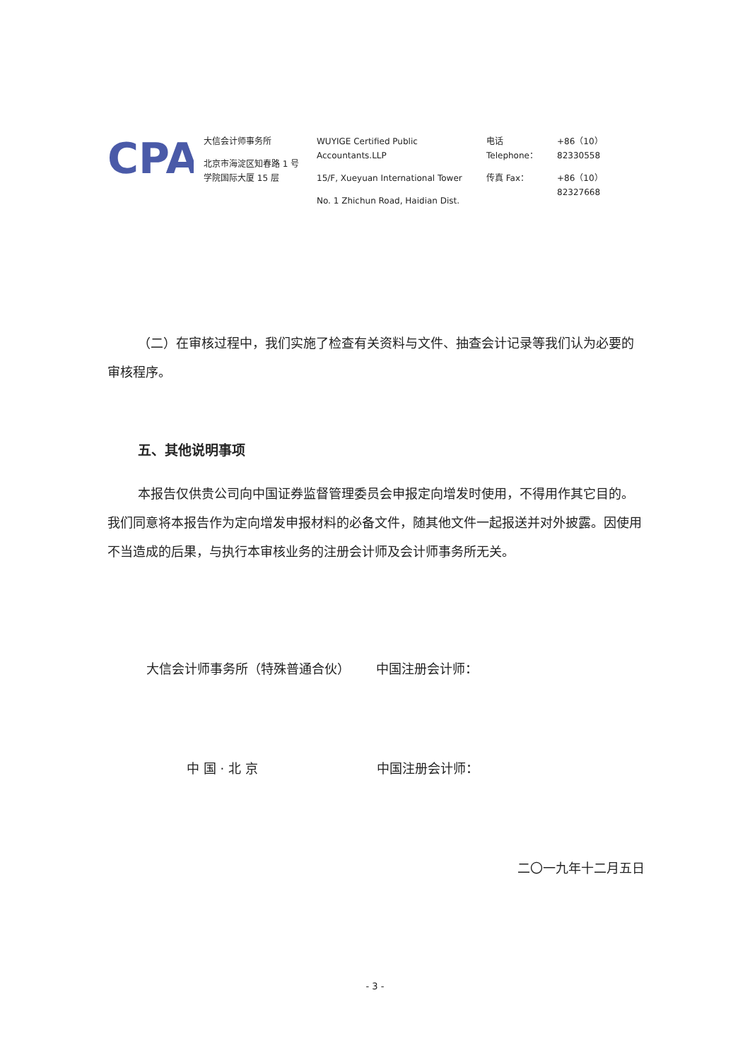CPA
大信会计师事务所
北京市海淀区知春路 1 号
学院国际大厦 15 层
WUYIGE Certified Public Accountants.LLP
15/F, Xueyuan International Tower
No. 1 Zhichun Road, Haidian Dist.
电话 Telephone：
传真 Fax：
+86（10）82330558
+86（10）82327668
（二）在审核过程中，我们实施了检查有关资料与文件、抽查会计记录等我们认为必要的审核程序。
五、其他说明事项
本报告仅供贵公司向中国证券监督管理委员会申报定向增发时使用，不得用作其它目的。我们同意将本报告作为定向增发申报材料的必备文件，随其他文件一起报送并对外披露。因使用不当造成的后果，与执行本审核业务的注册会计师及会计师事务所无关。
大信会计师事务所（特殊普通合伙） 中国注册会计师：
中 国 · 北 京 中国注册会计师：
二〇一九年十二月五日
- 3 -